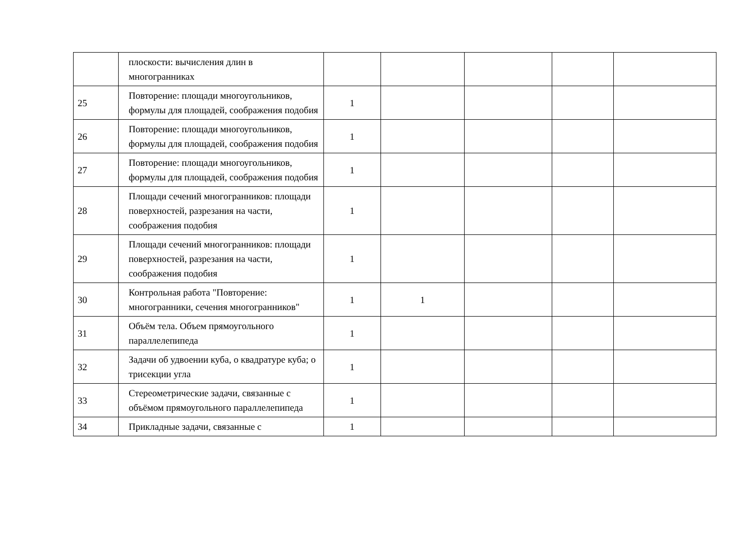| | плоскости: вычисления длин в многогранниках | | | | | |
| 25 | Повторение: площади многоугольников, формулы для площадей, соображения подобия | 1 | | | | |
| 26 | Повторение: площади многоугольников, формулы для площадей, соображения подобия | 1 | | | | |
| 27 | Повторение: площади многоугольников, формулы для площадей, соображения подобия | 1 | | | | |
| 28 | Площади сечений многогранников: площади поверхностей, разрезания на части, соображения подобия | 1 | | | | |
| 29 | Площади сечений многогранников: площади поверхностей, разрезания на части, соображения подобия | 1 | | | | |
| 30 | Контрольная работа "Повторение: многогранники, сечения многогранников" | 1 | 1 | | | |
| 31 | Объём тела. Объем прямоугольного параллелепипеда | 1 | | | | |
| 32 | Задачи об удвоении куба, о квадратуре куба; о трисекции угла | 1 | | | | |
| 33 | Стереометрические задачи, связанные с объёмом прямоугольного параллелепипеда | 1 | | | | |
| 34 | Прикладные задачи, связанные с | 1 | | | | |